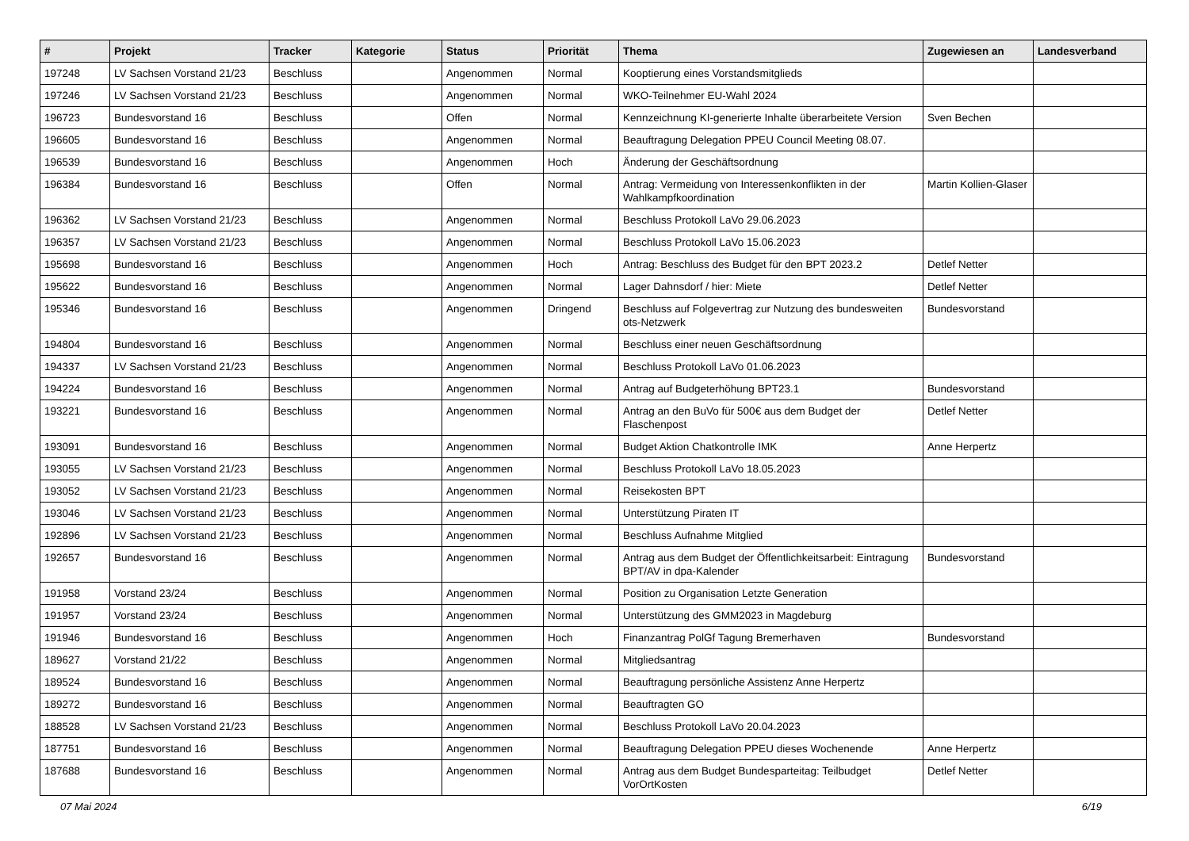| # | Projekt | Tracker | Kategorie | Status | Priorität | Thema | Zugewiesen an | Landesverband |
| --- | --- | --- | --- | --- | --- | --- | --- | --- |
| 197248 | LV Sachsen Vorstand 21/23 | Beschluss | | Angenommen | Normal | Kooptierung eines Vorstandsmitglieds | | |
| 197246 | LV Sachsen Vorstand 21/23 | Beschluss | | Angenommen | Normal | WKO-Teilnehmer EU-Wahl 2024 | | |
| 196723 | Bundesvorstand 16 | Beschluss | | Offen | Normal | Kennzeichnung KI-generierte Inhalte überarbeitete Version | Sven Bechen | |
| 196605 | Bundesvorstand 16 | Beschluss | | Angenommen | Normal | Beauftragung Delegation PPEU Council Meeting 08.07. | | |
| 196539 | Bundesvorstand 16 | Beschluss | | Angenommen | Hoch | Änderung der Geschäftsordnung | | |
| 196384 | Bundesvorstand 16 | Beschluss | | Offen | Normal | Antrag: Vermeidung von Interessenkonflikten in der Wahlkampfkoordination | Martin Kollien-Glaser | |
| 196362 | LV Sachsen Vorstand 21/23 | Beschluss | | Angenommen | Normal | Beschluss Protokoll LaVo 29.06.2023 | | |
| 196357 | LV Sachsen Vorstand 21/23 | Beschluss | | Angenommen | Normal | Beschluss Protokoll LaVo 15.06.2023 | | |
| 195698 | Bundesvorstand 16 | Beschluss | | Angenommen | Hoch | Antrag: Beschluss des Budget für den BPT 2023.2 | Detlef Netter | |
| 195622 | Bundesvorstand 16 | Beschluss | | Angenommen | Normal | Lager Dahnsdorf / hier: Miete | Detlef Netter | |
| 195346 | Bundesvorstand 16 | Beschluss | | Angenommen | Dringend | Beschluss auf Folgevertrag zur Nutzung des bundesweiten ots-Netzwerk | Bundesvorstand | |
| 194804 | Bundesvorstand 16 | Beschluss | | Angenommen | Normal | Beschluss einer neuen Geschäftsordnung | | |
| 194337 | LV Sachsen Vorstand 21/23 | Beschluss | | Angenommen | Normal | Beschluss Protokoll LaVo 01.06.2023 | | |
| 194224 | Bundesvorstand 16 | Beschluss | | Angenommen | Normal | Antrag auf Budgeterhöhung BPT23.1 | Bundesvorstand | |
| 193221 | Bundesvorstand 16 | Beschluss | | Angenommen | Normal | Antrag an den BuVo für 500€ aus dem Budget der Flaschenpost | Detlef Netter | |
| 193091 | Bundesvorstand 16 | Beschluss | | Angenommen | Normal | Budget Aktion Chatkontrolle IMK | Anne Herpertz | |
| 193055 | LV Sachsen Vorstand 21/23 | Beschluss | | Angenommen | Normal | Beschluss Protokoll LaVo 18.05.2023 | | |
| 193052 | LV Sachsen Vorstand 21/23 | Beschluss | | Angenommen | Normal | Reisekosten BPT | | |
| 193046 | LV Sachsen Vorstand 21/23 | Beschluss | | Angenommen | Normal | Unterstützung Piraten IT | | |
| 192896 | LV Sachsen Vorstand 21/23 | Beschluss | | Angenommen | Normal | Beschluss Aufnahme Mitglied | | |
| 192657 | Bundesvorstand 16 | Beschluss | | Angenommen | Normal | Antrag aus dem Budget der Öffentlichkeitsarbeit: Eintragung BPT/AV in dpa-Kalender | Bundesvorstand | |
| 191958 | Vorstand 23/24 | Beschluss | | Angenommen | Normal | Position zu Organisation Letzte Generation | | |
| 191957 | Vorstand 23/24 | Beschluss | | Angenommen | Normal | Unterstützung des GMM2023 in Magdeburg | | |
| 191946 | Bundesvorstand 16 | Beschluss | | Angenommen | Hoch | Finanzantrag PolGf Tagung Bremerhaven | Bundesvorstand | |
| 189627 | Vorstand 21/22 | Beschluss | | Angenommen | Normal | Mitgliedsantrag | | |
| 189524 | Bundesvorstand 16 | Beschluss | | Angenommen | Normal | Beauftragung persönliche Assistenz Anne Herpertz | | |
| 189272 | Bundesvorstand 16 | Beschluss | | Angenommen | Normal | Beauftragten GO | | |
| 188528 | LV Sachsen Vorstand 21/23 | Beschluss | | Angenommen | Normal | Beschluss Protokoll LaVo 20.04.2023 | | |
| 187751 | Bundesvorstand 16 | Beschluss | | Angenommen | Normal | Beauftragung Delegation PPEU dieses Wochenende | Anne Herpertz | |
| 187688 | Bundesvorstand 16 | Beschluss | | Angenommen | Normal | Antrag aus dem Budget Bundesparteitag: Teilbudget VorOrtKosten | Detlef Netter | |
07 Mai 2024 6/19